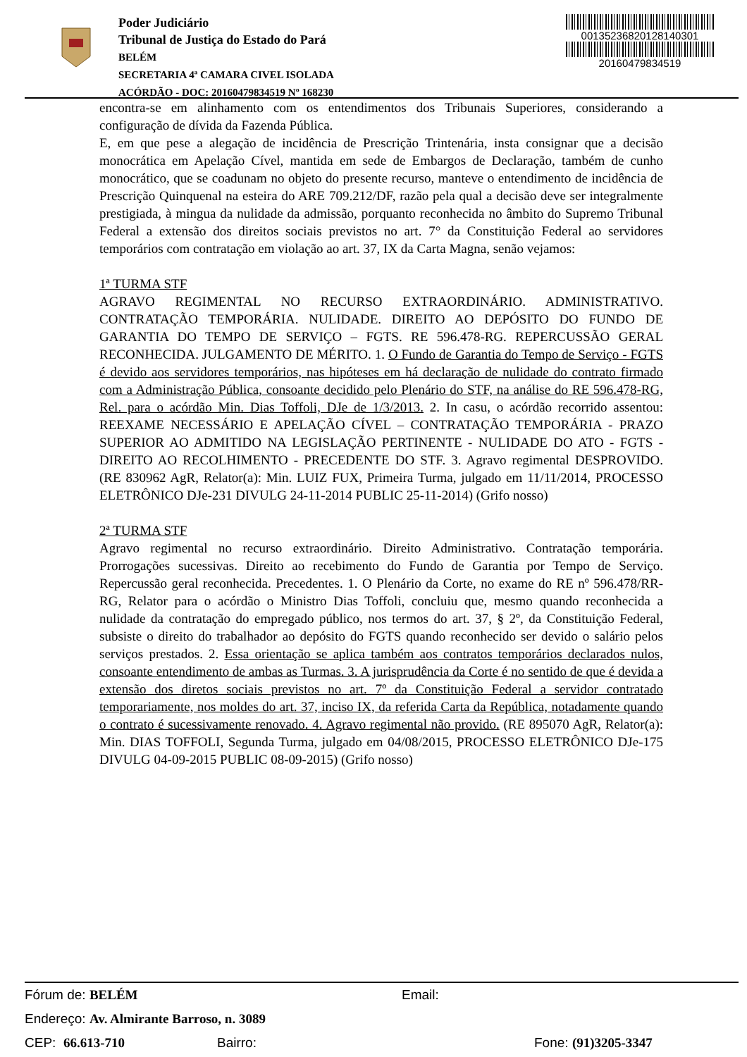Poder Judiciário
Tribunal de Justiça do Estado do Pará
BELÉM
SECRETARIA 4ª CAMARA CIVEL ISOLADA
ACÓRDÃO - DOC: 20160479834519 Nº 168230
00135236820128140301
20160479834519
encontra-se em alinhamento com os entendimentos dos Tribunais Superiores, considerando a configuração de dívida da Fazenda Pública.
E, em que pese a alegação de incidência de Prescrição Trintenária, insta consignar que a decisão monocrática em Apelação Cível, mantida em sede de Embargos de Declaração, também de cunho monocrático, que se coadunam no objeto do presente recurso, manteve o entendimento de incidência de Prescrição Quinquenal na esteira do ARE 709.212/DF, razão pela qual a decisão deve ser integralmente prestigiada, à mingua da nulidade da admissão, porquanto reconhecida no âmbito do Supremo Tribunal Federal a extensão dos direitos sociais previstos no art. 7° da Constituição Federal ao servidores temporários com contratação em violação ao art. 37, IX da Carta Magna, senão vejamos:
1ª TURMA STF
AGRAVO REGIMENTAL NO RECURSO EXTRAORDINÁRIO. ADMINISTRATIVO. CONTRATAÇÃO TEMPORÁRIA. NULIDADE. DIREITO AO DEPÓSITO DO FUNDO DE GARANTIA DO TEMPO DE SERVIÇO – FGTS. RE 596.478-RG. REPERCUSSÃO GERAL RECONHECIDA. JULGAMENTO DE MÉRITO. 1. O Fundo de Garantia do Tempo de Serviço - FGTS é devido aos servidores temporários, nas hipóteses em há declaração de nulidade do contrato firmado com a Administração Pública, consoante decidido pelo Plenário do STF, na análise do RE 596.478-RG, Rel. para o acórdão Min. Dias Toffoli, DJe de 1/3/2013. 2. In casu, o acórdão recorrido assentou: REEXAME NECESSÁRIO E APELAÇÃO CÍVEL – CONTRATAÇÃO TEMPORÁRIA - PRAZO SUPERIOR AO ADMITIDO NA LEGISLAÇÃO PERTINENTE - NULIDADE DO ATO - FGTS - DIREITO AO RECOLHIMENTO - PRECEDENTE DO STF. 3. Agravo regimental DESPROVIDO. (RE 830962 AgR, Relator(a): Min. LUIZ FUX, Primeira Turma, julgado em 11/11/2014, PROCESSO ELETRÔNICO DJe-231 DIVULG 24-11-2014 PUBLIC 25-11-2014) (Grifo nosso)
2ª TURMA STF
Agravo regimental no recurso extraordinário. Direito Administrativo. Contratação temporária. Prorrogações sucessivas. Direito ao recebimento do Fundo de Garantia por Tempo de Serviço. Repercussão geral reconhecida. Precedentes. 1. O Plenário da Corte, no exame do RE nº 596.478/RR-RG, Relator para o acórdão o Ministro Dias Toffoli, concluiu que, mesmo quando reconhecida a nulidade da contratação do empregado público, nos termos do art. 37, § 2º, da Constituição Federal, subsiste o direito do trabalhador ao depósito do FGTS quando reconhecido ser devido o salário pelos serviços prestados. 2. Essa orientação se aplica também aos contratos temporários declarados nulos, consoante entendimento de ambas as Turmas. 3. A jurisprudência da Corte é no sentido de que é devida a extensão dos diretos sociais previstos no art. 7º da Constituição Federal a servidor contratado temporariamente, nos moldes do art. 37, inciso IX, da referida Carta da República, notadamente quando o contrato é sucessivamente renovado. 4. Agravo regimental não provido. (RE 895070 AgR, Relator(a): Min. DIAS TOFFOLI, Segunda Turma, julgado em 04/08/2015, PROCESSO ELETRÔNICO DJe-175 DIVULG 04-09-2015 PUBLIC 08-09-2015) (Grifo nosso)
Fórum de: BELÉM Email:
Endereço: Av. Almirante Barroso, n. 3089
CEP: 66.613-710 Bairro: Fone: (91)3205-3347